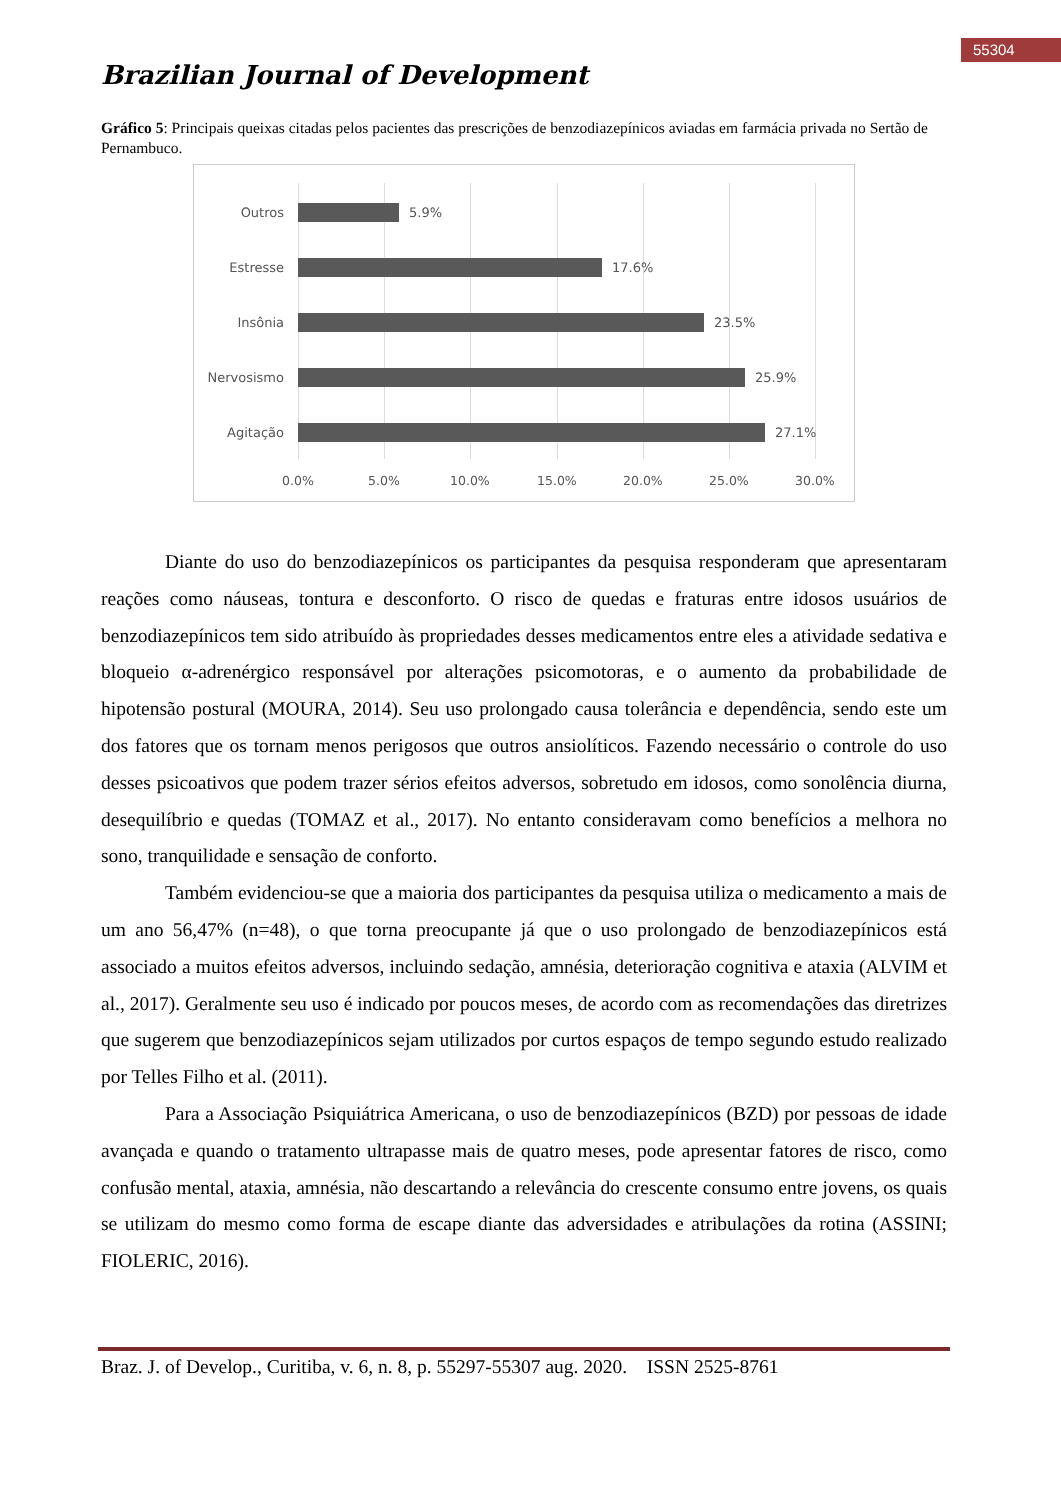55304
Brazilian Journal of Development
Gráfico 5: Principais queixas citadas pelos pacientes das prescrições de benzodiazepínicos aviadas em farmácia privada no Sertão de Pernambuco.
Outros 5.9%
Estresse 17.6%
Insônia 23.5%
Nervosismo 25.9%
Agitação 27.1%
0.0% 5.0% 10.0% 15.0% 20.0% 25.0% 30.0%
Diante do uso do benzodiazepínicos os participantes da pesquisa responderam que apresentaram reações como náuseas, tontura e desconforto. O risco de quedas e fraturas entre idosos usuários de benzodiazepínicos tem sido atribuído às propriedades desses medicamentos entre eles a atividade sedativa e bloqueio α-adrenérgico responsável por alterações psicomotoras, e o aumento da probabilidade de hipotensão postural (MOURA, 2014). Seu uso prolongado causa tolerância e dependência, sendo este um dos fatores que os tornam menos perigosos que outros ansiolíticos. Fazendo necessário o controle do uso desses psicoativos que podem trazer sérios efeitos adversos, sobretudo em idosos, como sonolência diurna, desequilíbrio e quedas (TOMAZ et al., 2017). No entanto consideravam como benefícios a melhora no sono, tranquilidade e sensação de conforto.
Também evidenciou-se que a maioria dos participantes da pesquisa utiliza o medicamento a mais de um ano 56,47% (n=48), o que torna preocupante já que o uso prolongado de benzodiazepínicos está associado a muitos efeitos adversos, incluindo sedação, amnésia, deterioração cognitiva e ataxia (ALVIM et al., 2017). Geralmente seu uso é indicado por poucos meses, de acordo com as recomendações das diretrizes que sugerem que benzodiazepínicos sejam utilizados por curtos espaços de tempo segundo estudo realizado por Telles Filho et al. (2011).
Para a Associação Psiquiátrica Americana, o uso de benzodiazepínicos (BZD) por pessoas de idade avançada e quando o tratamento ultrapasse mais de quatro meses, pode apresentar fatores de risco, como confusão mental, ataxia, amnésia, não descartando a relevância do crescente consumo entre jovens, os quais se utilizam do mesmo como forma de escape diante das adversidades e atribulações da rotina (ASSINI; FIOLERIC, 2016).
Braz. J. of Develop., Curitiba, v. 6, n. 8, p. 55297-55307 aug. 2020. ISSN 2525-8761